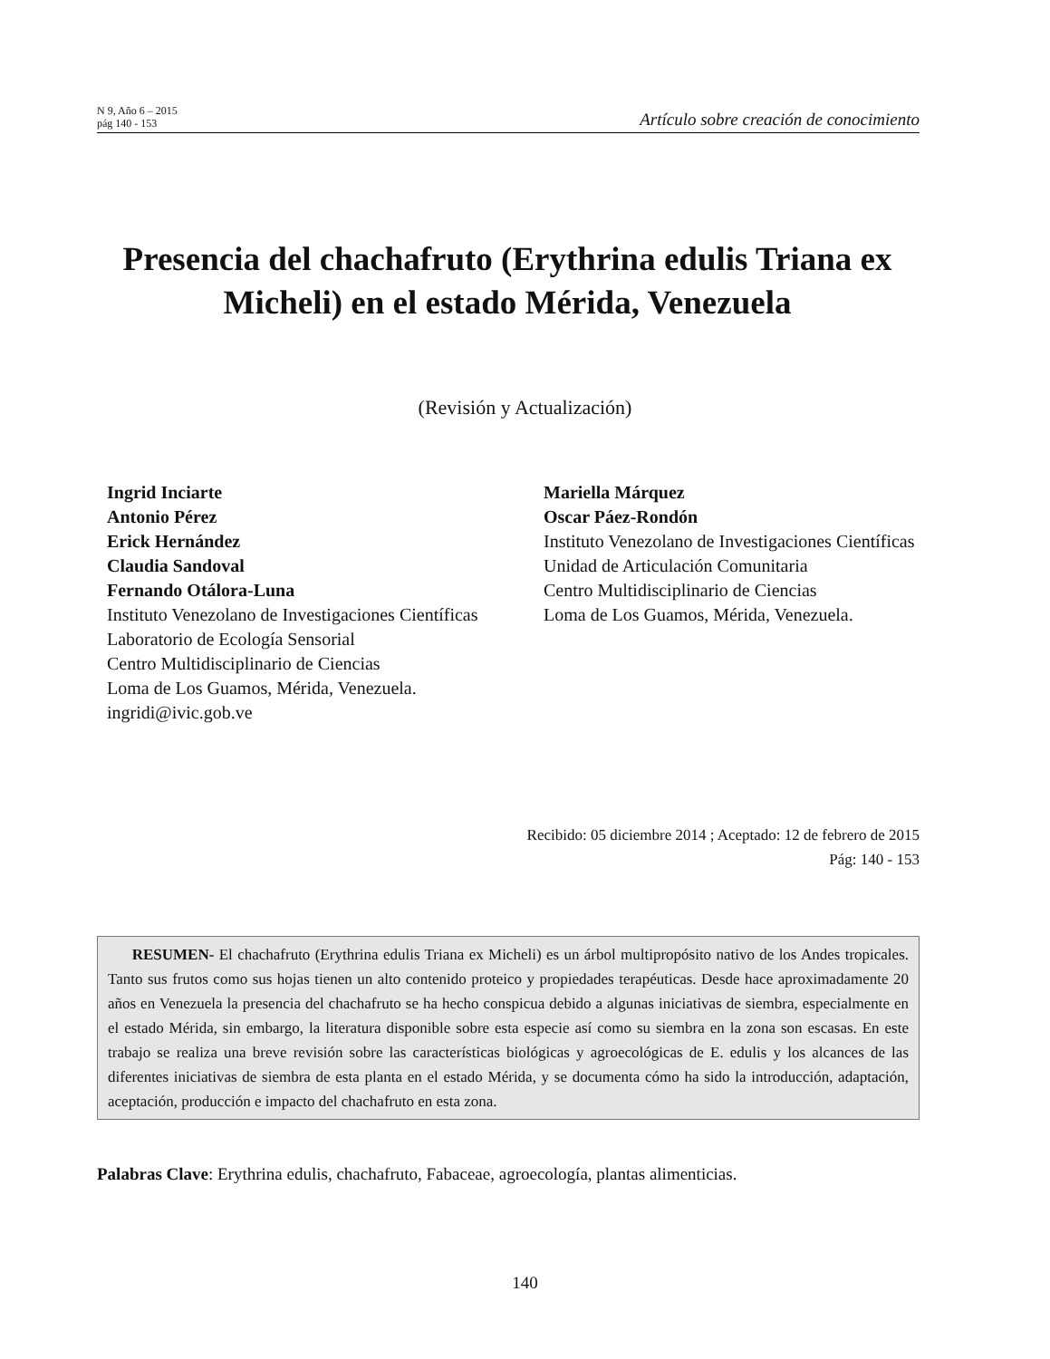N 9, Año 6 – 2015
pág 140 - 153
Artículo sobre creación de conocimiento
Presencia del chachafruto (Erythrina edulis Triana ex Micheli) en el estado Mérida, Venezuela
(Revisión y Actualización)
Ingrid Inciarte
Antonio Pérez
Erick Hernández
Claudia Sandoval
Fernando Otálora-Luna
Instituto Venezolano de Investigaciones Científicas
Laboratorio de Ecología Sensorial
Centro Multidisciplinario de Ciencias
Loma de Los Guamos, Mérida, Venezuela.
ingridi@ivic.gob.ve
Mariella Márquez
Oscar Páez-Rondón
Instituto Venezolano de Investigaciones Científicas
Unidad de Articulación Comunitaria
Centro Multidisciplinario de Ciencias
Loma de Los Guamos, Mérida, Venezuela.
Recibido: 05 diciembre 2014 ; Aceptado: 12 de febrero de 2015
Pág: 140 - 153
RESUMEN- El chachafruto (Erythrina edulis Triana ex Micheli) es un árbol multipropósito nativo de los Andes tropicales. Tanto sus frutos como sus hojas tienen un alto contenido proteico y propiedades terapéuticas. Desde hace aproximadamente 20 años en Venezuela la presencia del chachafruto se ha hecho conspicua debido a algunas iniciativas de siembra, especialmente en el estado Mérida, sin embargo, la literatura disponible sobre esta especie así como su siembra en la zona son escasas. En este trabajo se realiza una breve revisión sobre las características biológicas y agroecológicas de E. edulis y los alcances de las diferentes iniciativas de siembra de esta planta en el estado Mérida, y se documenta cómo ha sido la introducción, adaptación, aceptación, producción e impacto del chachafruto en esta zona.
Palabras Clave: Erythrina edulis, chachafruto, Fabaceae, agroecología, plantas alimenticias.
140